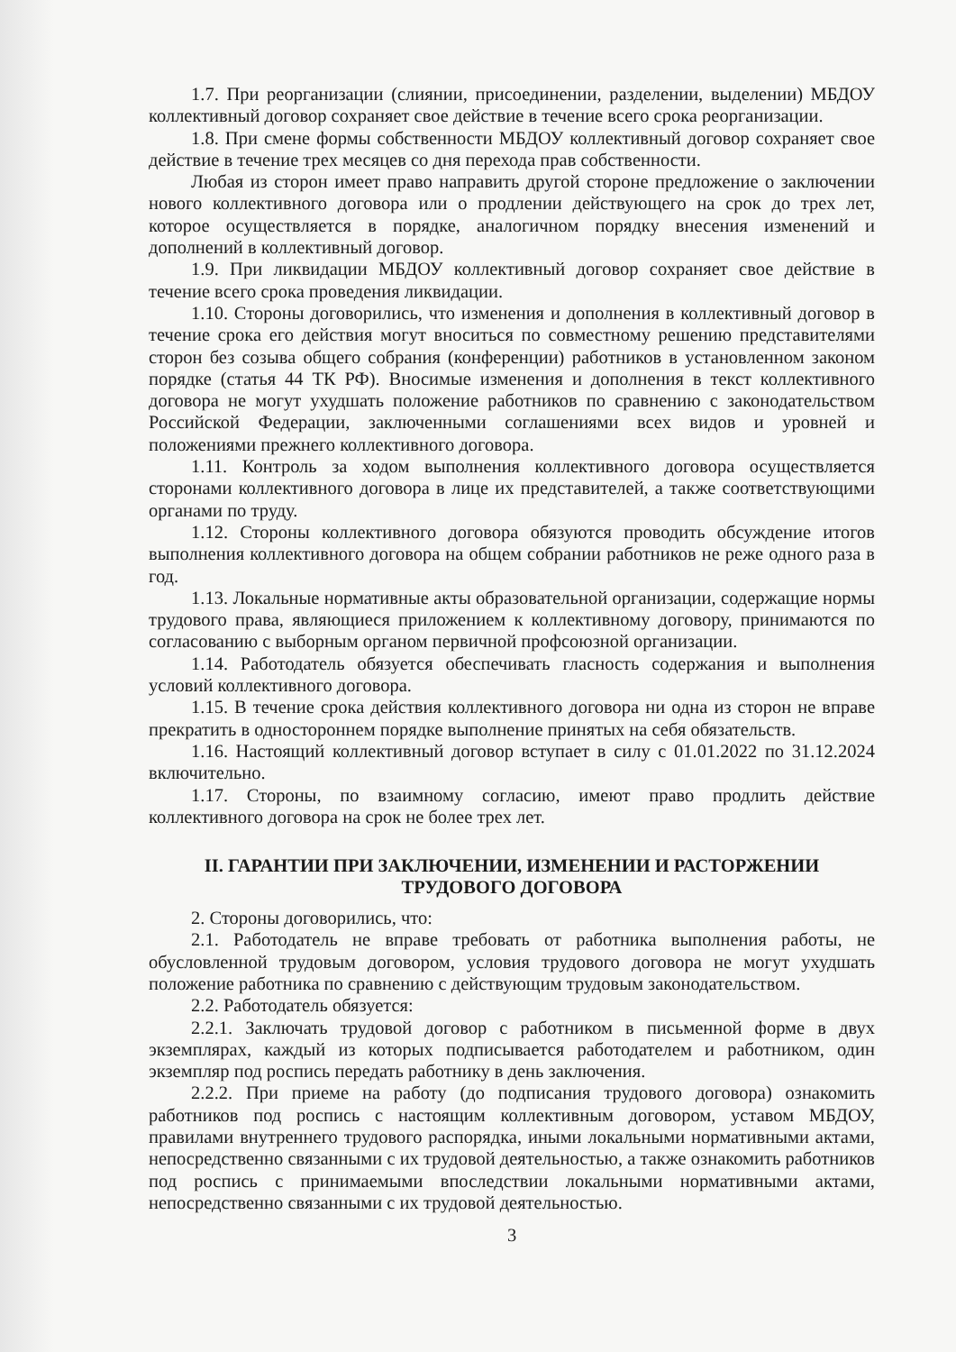1.7. При реорганизации (слиянии, присоединении, разделении, выделении) МБДОУ коллективный договор сохраняет свое действие в течение всего срока реорганизации.
1.8. При смене формы собственности МБДОУ коллективный договор сохраняет свое действие в течение трех месяцев со дня перехода прав собственности.
Любая из сторон имеет право направить другой стороне предложение о заключении нового коллективного договора или о продлении действующего на срок до трех лет, которое осуществляется в порядке, аналогичном порядку внесения изменений и дополнений в коллективный договор.
1.9. При ликвидации МБДОУ коллективный договор сохраняет свое действие в течение всего срока проведения ликвидации.
1.10. Стороны договорились, что изменения и дополнения в коллективный договор в течение срока его действия могут вноситься по совместному решению представителями сторон без созыва общего собрания (конференции) работников в установленном законом порядке (статья 44 ТК РФ). Вносимые изменения и дополнения в текст коллективного договора не могут ухудшать положение работников по сравнению с законодательством Российской Федерации, заключенными соглашениями всех видов и уровней и положениями прежнего коллективного договора.
1.11. Контроль за ходом выполнения коллективного договора осуществляется сторонами коллективного договора в лице их представителей, а также соответствующими органами по труду.
1.12. Стороны коллективного договора обязуются проводить обсуждение итогов выполнения коллективного договора на общем собрании работников не реже одного раза в год.
1.13. Локальные нормативные акты образовательной организации, содержащие нормы трудового права, являющиеся приложением к коллективному договору, принимаются по согласованию с выборным органом первичной профсоюзной организации.
1.14. Работодатель обязуется обеспечивать гласность содержания и выполнения условий коллективного договора.
1.15. В течение срока действия коллективного договора ни одна из сторон не вправе прекратить в одностороннем порядке выполнение принятых на себя обязательств.
1.16. Настоящий коллективный договор вступает в силу с 01.01.2022 по 31.12.2024 включительно.
1.17. Стороны, по взаимному согласию, имеют право продлить действие коллективного договора на срок не более трех лет.
II. ГАРАНТИИ ПРИ ЗАКЛЮЧЕНИИ, ИЗМЕНЕНИИ И РАСТОРЖЕНИИ ТРУДОВОГО ДОГОВОРА
2. Стороны договорились, что:
2.1. Работодатель не вправе требовать от работника выполнения работы, не обусловленной трудовым договором, условия трудового договора не могут ухудшать положение работника по сравнению с действующим трудовым законодательством.
2.2. Работодатель обязуется:
2.2.1. Заключать трудовой договор с работником в письменной форме в двух экземплярах, каждый из которых подписывается работодателем и работником, один экземпляр под роспись передать работнику в день заключения.
2.2.2. При приеме на работу (до подписания трудового договора) ознакомить работников под роспись с настоящим коллективным договором, уставом МБДОУ, правилами внутреннего трудового распорядка, иными локальными нормативными актами, непосредственно связанными с их трудовой деятельностью, а также ознакомить работников под роспись с принимаемыми впоследствии локальными нормативными актами, непосредственно связанными с их трудовой деятельностью.
3